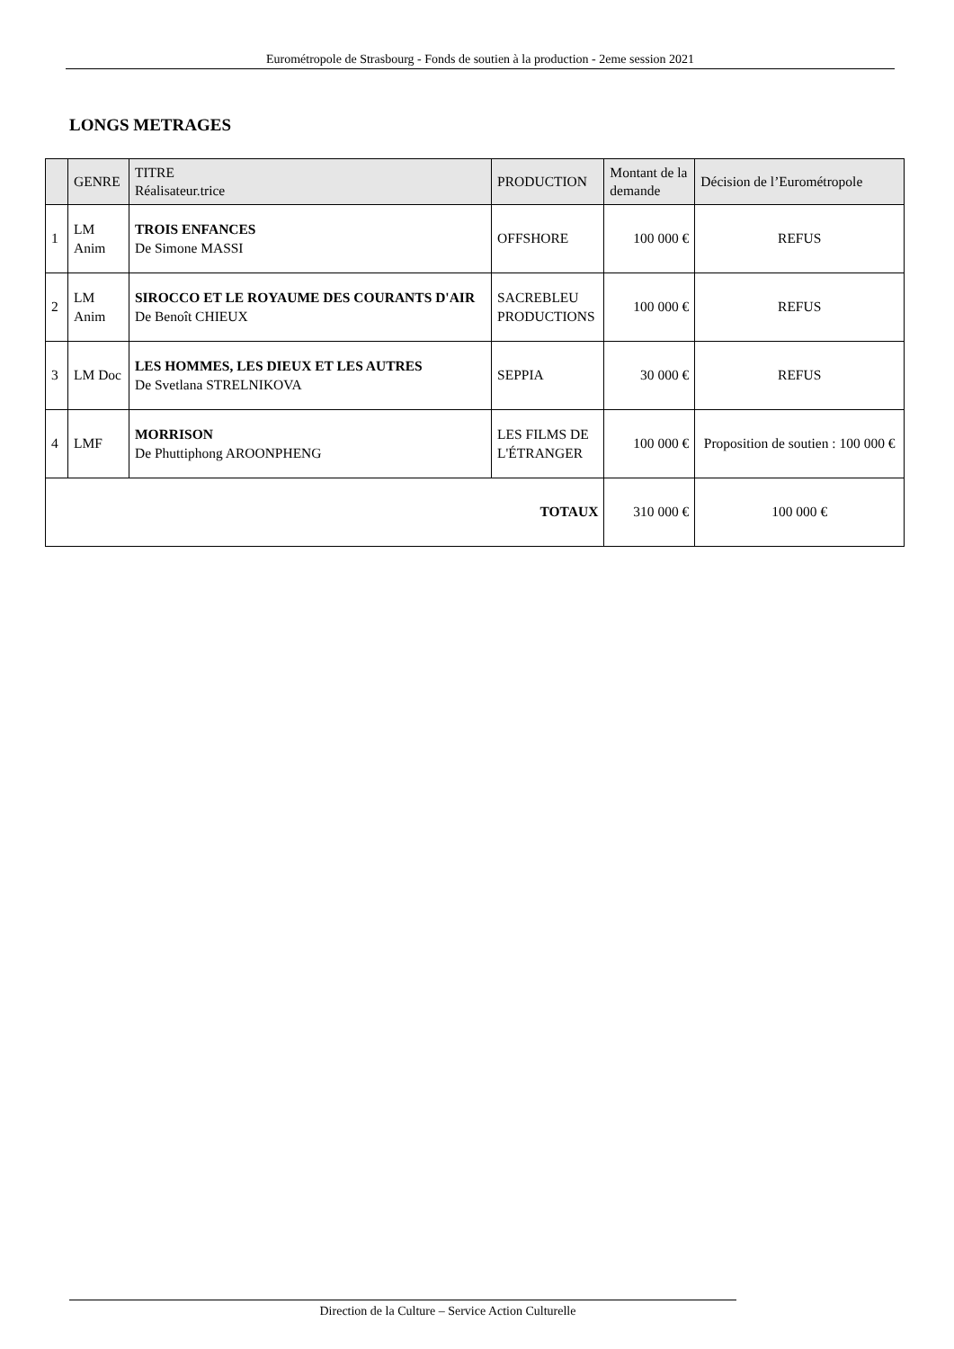Eurométropole de Strasbourg - Fonds de soutien à la production - 2eme session 2021
LONGS METRAGES
| | GENRE | TITRE Réalisateur.trice | PRODUCTION | Montant de la demande | Décision de l’Eurométropole |
| --- | --- | --- | --- | --- | --- |
| 1 | LM Anim | TROIS ENFANCES De Simone MASSI | OFFSHORE | 100 000 € | REFUS |
| 2 | LM Anim | SIROCCO ET LE ROYAUME DES COURANTS D'AIR De Benoît CHIEUX | SACREBLEU PRODUCTIONS | 100 000 € | REFUS |
| 3 | LM Doc | LES HOMMES, LES DIEUX ET LES AUTRES De Svetlana STRELNIKOVA | SEPPIA | 30 000 € | REFUS |
| 4 | LMF | MORRISON De Phuttiphong AROONPHENG | LES FILMS DE L'ÉTRANGER | 100 000 € | Proposition de soutien : 100 000 € |
| TOTAUX | | | | 310 000 € | 100 000 € |
Direction de la Culture – Service Action Culturelle